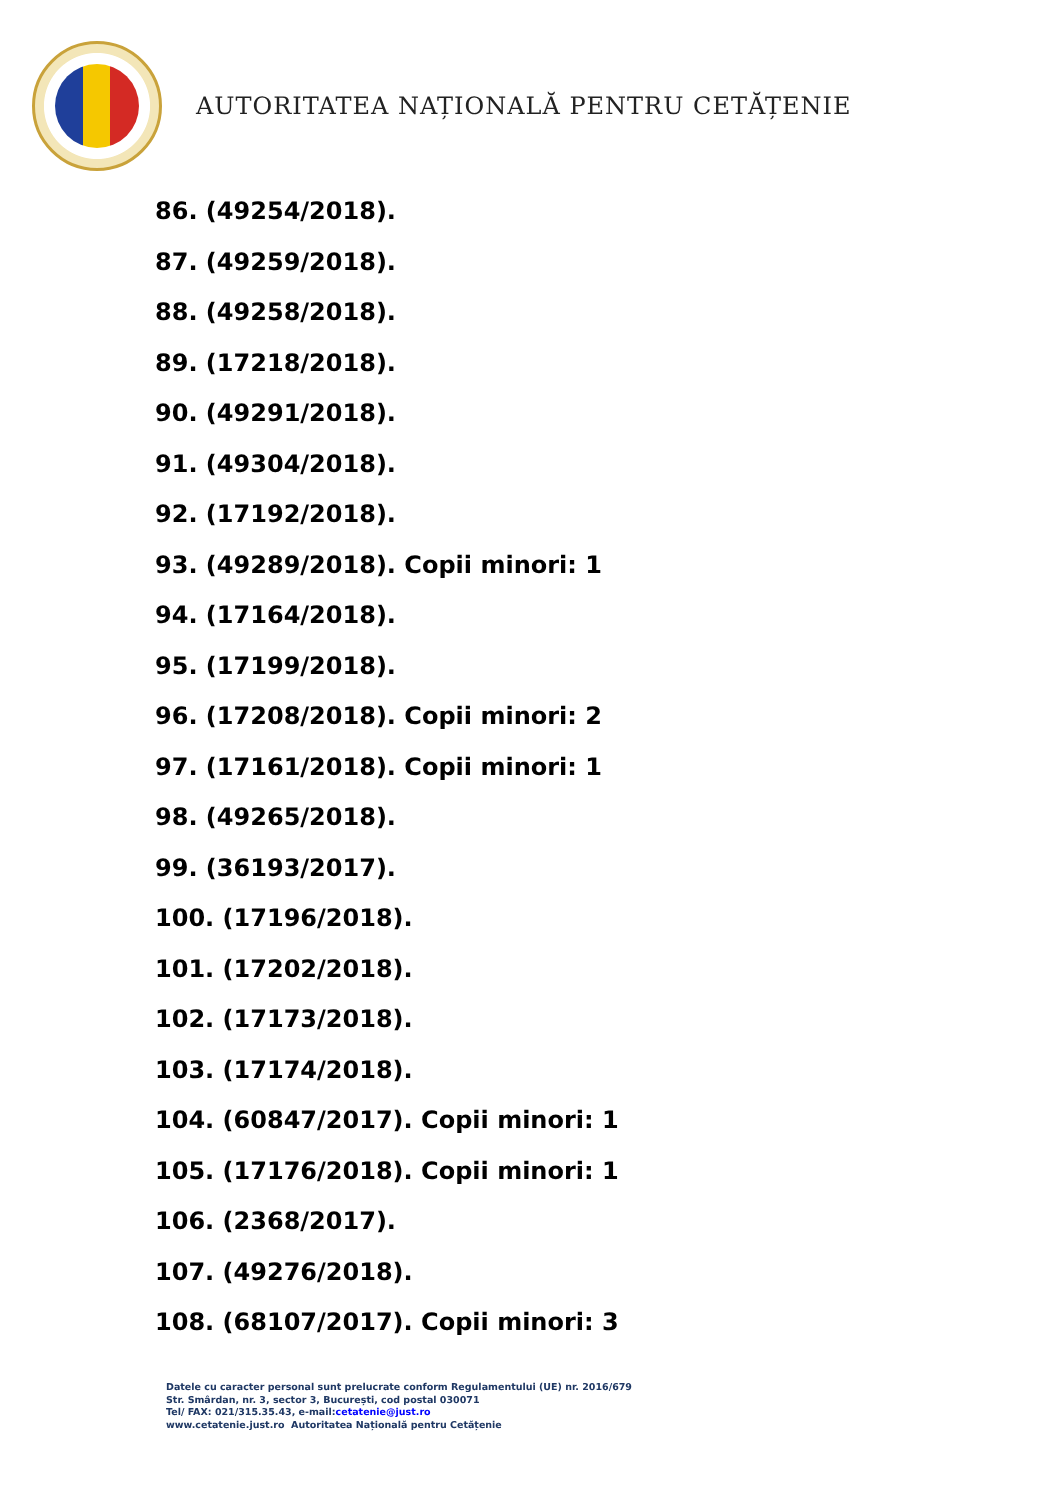AUTORITATEA NAȚIONALĂ PENTRU CETĂȚENIE
86. (49254/2018).
87. (49259/2018).
88. (49258/2018).
89. (17218/2018).
90. (49291/2018).
91. (49304/2018).
92. (17192/2018).
93. (49289/2018). Copii minori: 1
94. (17164/2018).
95. (17199/2018).
96. (17208/2018). Copii minori: 2
97. (17161/2018). Copii minori: 1
98. (49265/2018).
99. (36193/2017).
100. (17196/2018).
101. (17202/2018).
102. (17173/2018).
103. (17174/2018).
104. (60847/2017). Copii minori: 1
105. (17176/2018). Copii minori: 1
106. (2368/2017).
107. (49276/2018).
108. (68107/2017). Copii minori: 3
Datele cu caracter personal sunt prelucrate conform Regulamentului (UE) nr. 2016/679
Str. Smârdan, nr. 3, sector 3, București, cod postal 030071
Tel/ FAX: 021/315.35.43, e-mail:cetatenie@just.ro
www.cetatenie.just.ro Autoritatea Națională pentru Cetățenie